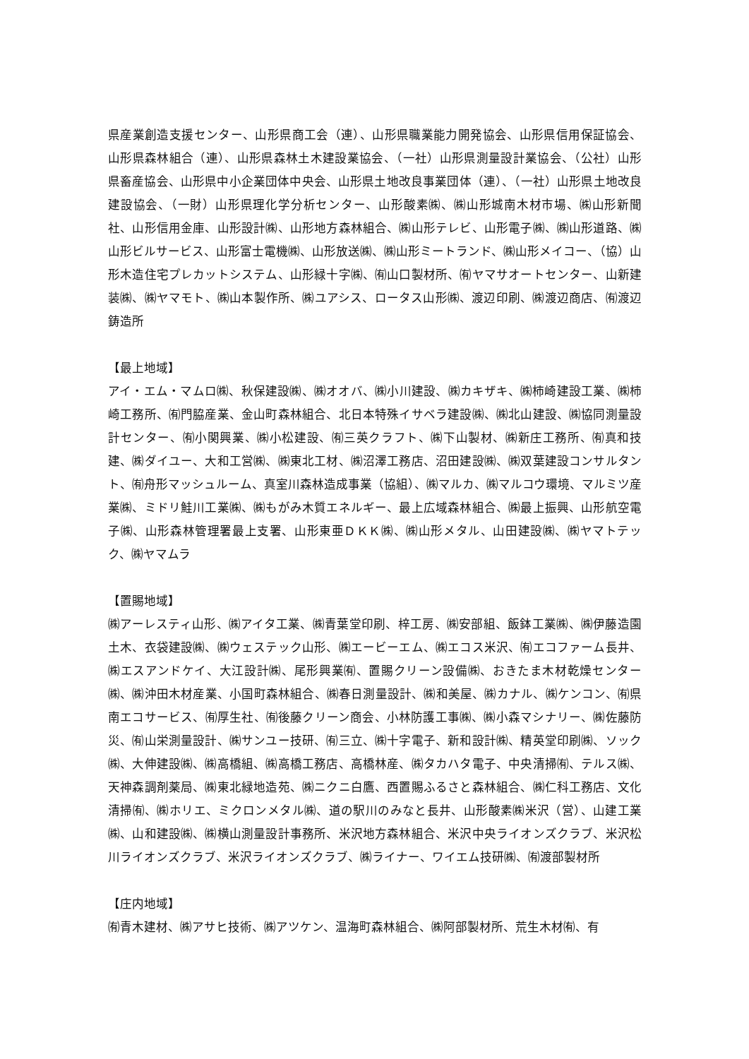県産業創造支援センター、山形県商工会（連）、山形県職業能力開発協会、山形県信用保証協会、山形県森林組合（連）、山形県森林土木建設業協会、（一社）山形県測量設計業協会、（公社）山形県畜産協会、山形県中小企業団体中央会、山形県土地改良事業団体（連）、（一社）山形県土地改良建設協会、（一財）山形県理化学分析センター、山形酸素㈱、㈱山形城南木材市場、㈱山形新聞社、山形信用金庫、山形設計㈱、山形地方森林組合、㈱山形テレビ、山形電子㈱、㈱山形道路、㈱山形ビルサービス、山形富士電機㈱、山形放送㈱、㈱山形ミートランド、㈱山形メイコー、（協）山形木造住宅プレカットシステム、山形緑十字㈱、㈲山口製材所、㈲ヤマサオートセンター、山新建装㈱、㈱ヤマモト、㈱山本製作所、㈱ユアシス、ロータス山形㈱、渡辺印刷、㈱渡辺商店、㈲渡辺鋳造所
【最上地域】
アイ・エム・マムロ㈱、秋保建設㈱、㈱オオバ、㈱小川建設、㈱カキザキ、㈱柿崎建設工業、㈱柿崎工務所、㈲門脇産業、金山町森林組合、北日本特殊イサベラ建設㈱、㈱北山建設、㈱協同測量設計センター、㈲小関興業、㈱小松建設、㈲三英クラフト、㈱下山製材、㈱新庄工務所、㈲真和技建、㈱ダイユー、大和工営㈱、㈱東北工材、㈱沼澤工務店、沼田建設㈱、㈱双葉建設コンサルタント、㈲舟形マッシュルーム、真室川森林造成事業（協組）、㈱マルカ、㈱マルコウ環境、マルミツ産業㈱、ミドリ鮭川工業㈱、㈱もがみ木質エネルギー、最上広域森林組合、㈱最上振興、山形航空電子㈱、山形森林管理署最上支署、山形東亜ＤＫＫ㈱、㈱山形メタル、山田建設㈱、㈱ヤマトテック、㈱ヤマムラ
【置賜地域】
㈱アーレスティ山形、㈱アイタ工業、㈱青葉堂印刷、梓工房、㈱安部組、飯鉢工業㈱、㈱伊藤造園土木、衣袋建設㈱、㈱ウェステック山形、㈱エービーエム、㈱エコス米沢、㈲エコファーム長井、㈱エスアンドケイ、大江設計㈱、尾形興業㈲、置賜クリーン設備㈱、おきたま木材乾燥センター㈱、㈱沖田木材産業、小国町森林組合、㈱春日測量設計、㈱和美屋、㈱カナル、㈱ケンコン、㈲県南エコサービス、㈲厚生社、㈲後藤クリーン商会、小林防護工事㈱、㈱小森マシナリー、㈱佐藤防災、㈲山栄測量設計、㈱サンユー技研、㈲三立、㈱十字電子、新和設計㈱、精英堂印刷㈱、ソック㈱、大伸建設㈱、㈱高橋組、㈱高橋工務店、高橋林産、㈱タカハタ電子、中央清掃㈲、テルス㈱、天神森調剤薬局、㈱東北緑地造苑、㈱ニクニ白鷹、西置賜ふるさと森林組合、㈱仁科工務店、文化清掃㈲、㈱ホリエ、ミクロンメタル㈱、道の駅川のみなと長井、山形酸素㈱米沢（営）、山建工業㈱、山和建設㈱、㈱横山測量設計事務所、米沢地方森林組合、米沢中央ライオンズクラブ、米沢松川ライオンズクラブ、米沢ライオンズクラブ、㈱ライナー、ワイエム技研㈱、㈲渡部製材所
【庄内地域】
㈲青木建材、㈱アサヒ技術、㈱アツケン、温海町森林組合、㈱阿部製材所、荒生木材㈲、有